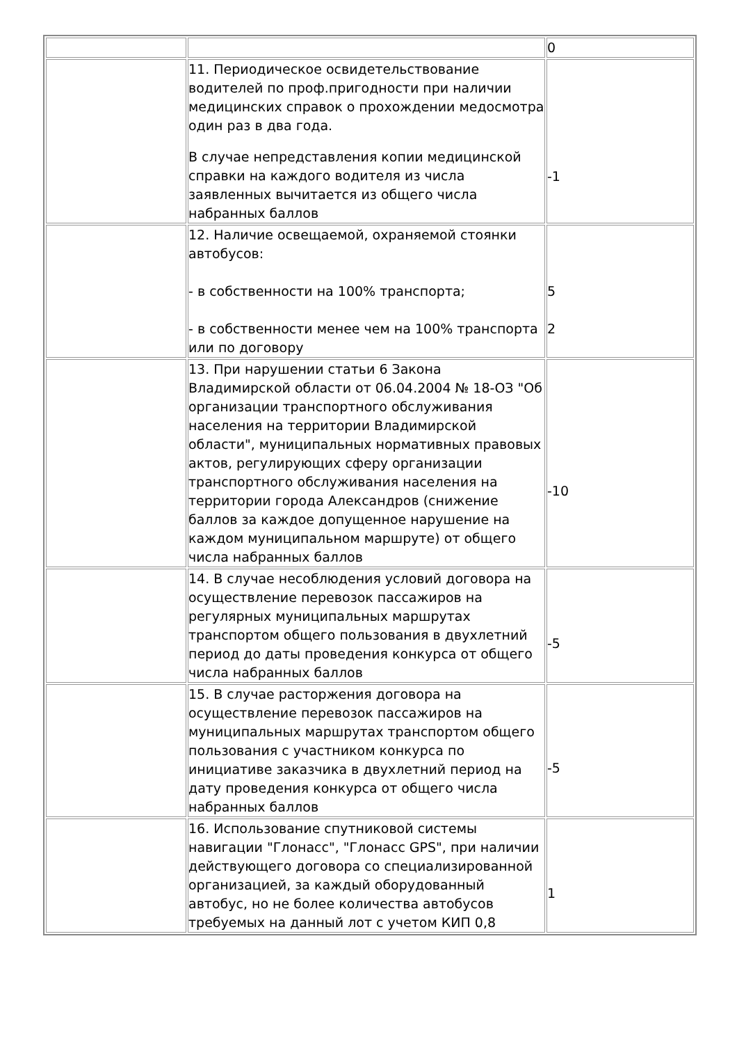| | | 0 |
| | 11. Периодическое освидетельствование водителей по проф.пригодности при наличии медицинских справок о прохождении медосмотра один раз в два года. В случае непредставления копии медицинской справки на каждого водителя из числа заявленных вычитается из общего числа набранных баллов | -1 |
| | 12. Наличие освещаемой, охраняемой стоянки автобусов: - в собственности на 100% транспорта; - в собственности менее чем на 100% транспорта или по договору | 5 2 |
| | 13. При нарушении статьи 6 Закона Владимирской области от 06.04.2004 № 18-ОЗ "Об организации транспортного обслуживания населения на территории Владимирской области", муниципальных нормативных правовых актов, регулирующих сферу организации транспортного обслуживания населения на территории города Александров (снижение баллов за каждое допущенное нарушение на каждом муниципальном маршруте) от общего числа набранных баллов | -10 |
| | 14. В случае несоблюдения условий договора на осуществление перевозок пассажиров на регулярных муниципальных маршрутах транспортом общего пользования в двухлетний период до даты проведения конкурса от общего числа набранных баллов | -5 |
| | 15. В случае расторжения договора на осуществление перевозок пассажиров на муниципальных маршрутах транспортом общего пользования с участником конкурса по инициативе заказчика в двухлетний период на дату проведения конкурса от общего числа набранных баллов | -5 |
| | 16. Использование спутниковой системы навигации "Глонасс", "Глонасс GPS", при наличии действующего договора со специализированной организацией, за каждый оборудованный автобус, но не более количества автобусов требуемых на данный лот с учетом КИП 0,8 | 1 |